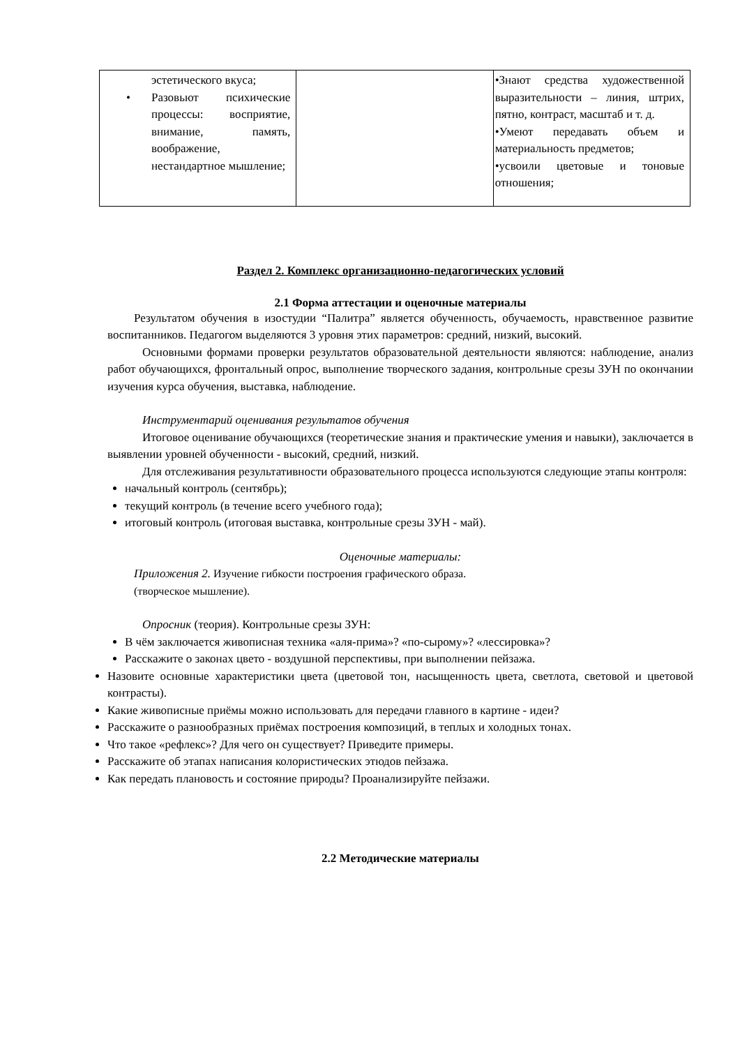| эстетического вкуса; • Разовьют психические процессы: восприятие, внимание, память, воображение, нестандартное мышление; | | •Знают средства художественной выразительности – линия, штрих, пятно, контраст, масштаб и т. д. •Умеют передавать объем и материальность предметов; •усвоили цветовые и тоновые отношения; |
Раздел 2. Комплекс организационно-педагогических условий
2.1 Форма аттестации и оценочные материалы
Результатом обучения в изостудии “Палитра” является обученность, обучаемость, нравственное развитие воспитанников. Педагогом выделяются 3 уровня этих параметров: средний, низкий, высокий.
Основными формами проверки результатов образовательной деятельности являются: наблюдение, анализ работ обучающихся, фронтальный опрос, выполнение творческого задания, контрольные срезы ЗУН по окончании изучения курса обучения, выставка, наблюдение.
Инструментарий оценивания результатов обучения
Итоговое оценивание обучающихся (теоретические знания и практические умения и навыки), заключается в выявлении уровней обученности - высокий, средний, низкий.
Для отслеживания результативности образовательного процесса используются следующие этапы контроля:
начальный контроль (сентябрь);
текущий контроль (в течение всего учебного года);
итоговый контроль (итоговая выставка, контрольные срезы ЗУН - май).
Оценочные материалы:
Приложения 2. Изучение гибкости построения графического образа.
(творческое мышление).
Опросник (теория). Контрольные срезы ЗУН:
В чём заключается живописная техника «аля-прима»? «по-сырому»? «лессировка»?
Расскажите о законах цвето - воздушной перспективы, при выполнении пейзажа.
Назовите основные характеристики цвета (цветовой тон, насыщенность цвета, светлота, световой и цветовой контрасты).
Какие живописные приёмы можно использовать для передачи главного в картине - идеи?
Расскажите о разнообразных приёмах построения композиций, в теплых и холодных тонах.
Что такое «рефлекс»? Для чего он существует? Приведите примеры.
Расскажите об этапах написания колористических этюдов пейзажа.
Как передать плановость и состояние природы? Проанализируйте пейзажи.
2.2 Методические материалы